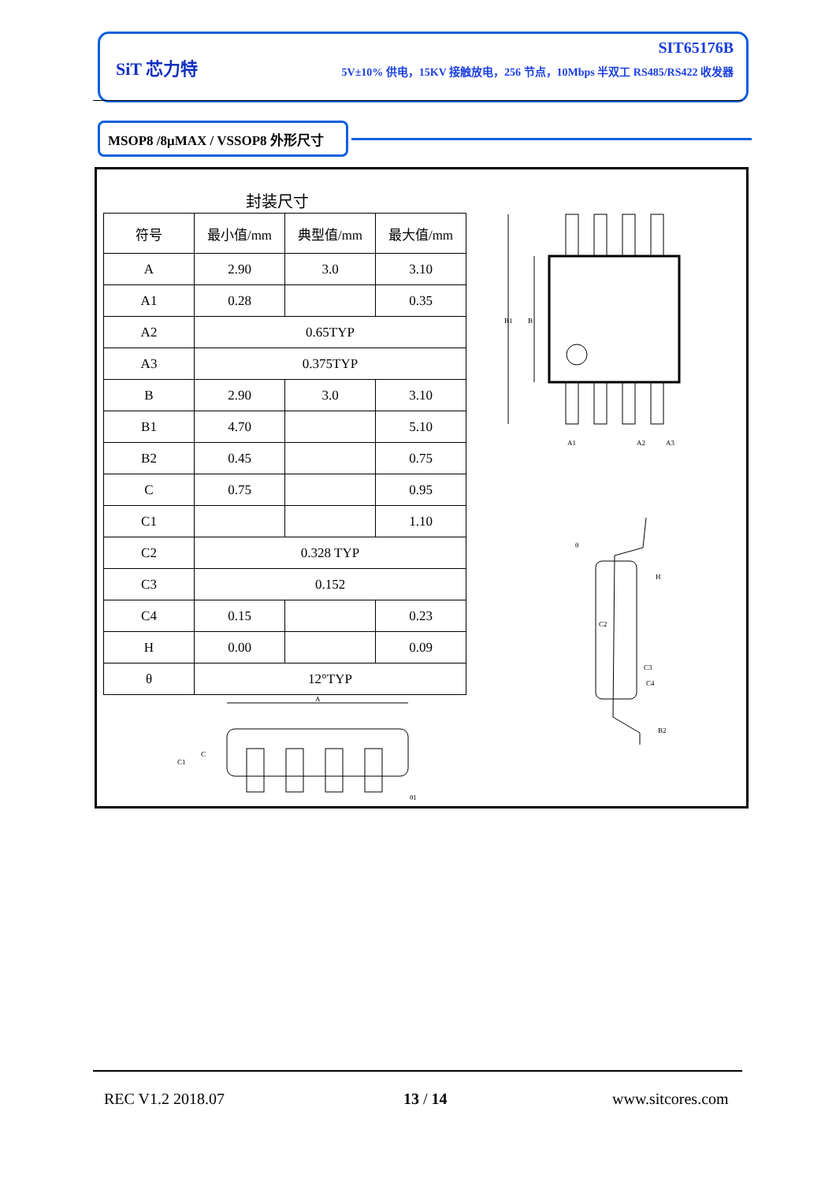SiT 芯力特
SIT65176B
5V±10% 供电，15KV 接触放电，256 节点，10Mbps 半双工 RS485/RS422 收发器
MSOP8 /8μMAX / VSSOP8 外形尺寸
封装尺寸
| 符号 | 最小值/mm | 典型值/mm | 最大值/mm |
| --- | --- | --- | --- |
| A | 2.90 | 3.0 | 3.10 |
| A1 | 0.28 | | 0.35 |
| A2 | 0.65TYP | | |
| A3 | 0.375TYP | | |
| B | 2.90 | 3.0 | 3.10 |
| B1 | 4.70 | | 5.10 |
| B2 | 0.45 | | 0.75 |
| C | 0.75 | | 0.95 |
| C1 | | | 1.10 |
| C2 | 0.328 TYP | | |
| C3 | 0.152 | | |
| C4 | 0.15 | | 0.23 |
| H | 0.00 | | 0.09 |
| θ | 12°TYP | | |
B1
B
A1
A2
A3
H
C2
C3
C4
B2
θ
A
C1
C
θ1
REC V1.2 2018.07 13 / 14 www.sitcores.com